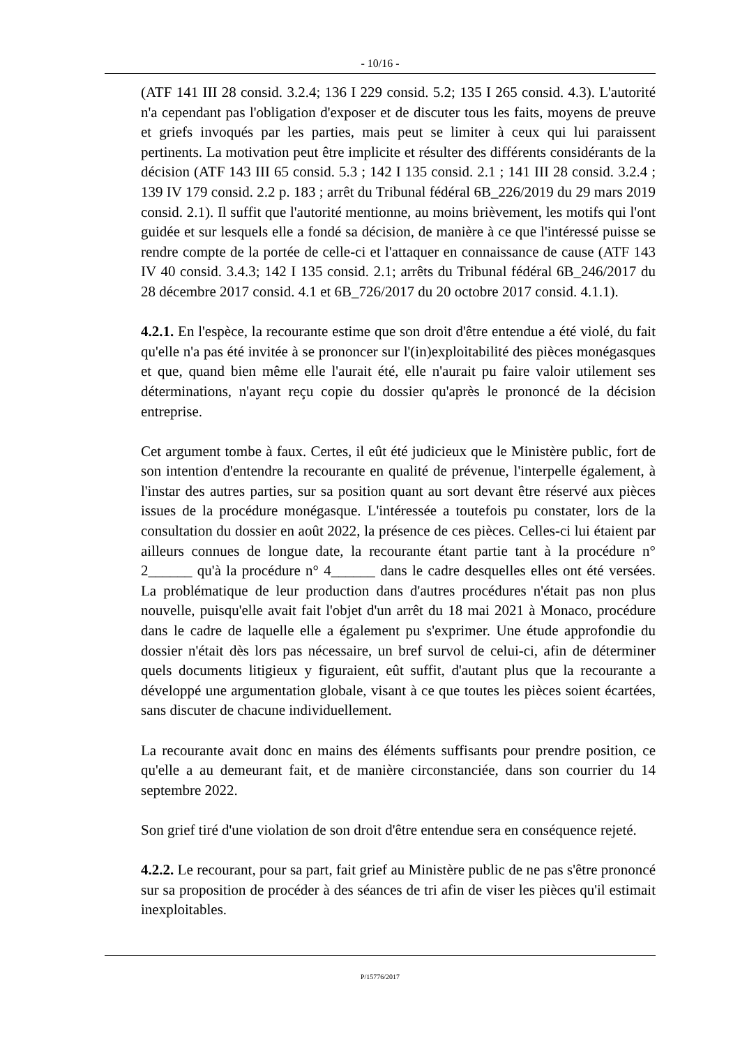- 10/16 -
(ATF 141 III 28 consid. 3.2.4; 136 I 229 consid. 5.2; 135 I 265 consid. 4.3). L'autorité n'a cependant pas l'obligation d'exposer et de discuter tous les faits, moyens de preuve et griefs invoqués par les parties, mais peut se limiter à ceux qui lui paraissent pertinents. La motivation peut être implicite et résulter des différents considérants de la décision (ATF 143 III 65 consid. 5.3 ; 142 I 135 consid. 2.1 ; 141 III 28 consid. 3.2.4 ; 139 IV 179 consid. 2.2 p. 183 ; arrêt du Tribunal fédéral 6B_226/2019 du 29 mars 2019 consid. 2.1). Il suffit que l'autorité mentionne, au moins brièvement, les motifs qui l'ont guidée et sur lesquels elle a fondé sa décision, de manière à ce que l'intéressé puisse se rendre compte de la portée de celle-ci et l'attaquer en connaissance de cause (ATF 143 IV 40 consid. 3.4.3; 142 I 135 consid. 2.1; arrêts du Tribunal fédéral 6B_246/2017 du 28 décembre 2017 consid. 4.1 et 6B_726/2017 du 20 octobre 2017 consid. 4.1.1).
4.2.1. En l'espèce, la recourante estime que son droit d'être entendue a été violé, du fait qu'elle n'a pas été invitée à se prononcer sur l'(in)exploitabilité des pièces monégasques et que, quand bien même elle l'aurait été, elle n'aurait pu faire valoir utilement ses déterminations, n'ayant reçu copie du dossier qu'après le prononcé de la décision entreprise.
Cet argument tombe à faux. Certes, il eût été judicieux que le Ministère public, fort de son intention d'entendre la recourante en qualité de prévenue, l'interpelle également, à l'instar des autres parties, sur sa position quant au sort devant être réservé aux pièces issues de la procédure monégasque. L'intéressée a toutefois pu constater, lors de la consultation du dossier en août 2022, la présence de ces pièces. Celles-ci lui étaient par ailleurs connues de longue date, la recourante étant partie tant à la procédure n° 2______ qu'à la procédure n° 4______ dans le cadre desquelles elles ont été versées. La problématique de leur production dans d'autres procédures n'était pas non plus nouvelle, puisqu'elle avait fait l'objet d'un arrêt du 18 mai 2021 à Monaco, procédure dans le cadre de laquelle elle a également pu s'exprimer. Une étude approfondie du dossier n'était dès lors pas nécessaire, un bref survol de celui-ci, afin de déterminer quels documents litigieux y figuraient, eût suffit, d'autant plus que la recourante a développé une argumentation globale, visant à ce que toutes les pièces soient écartées, sans discuter de chacune individuellement.
La recourante avait donc en mains des éléments suffisants pour prendre position, ce qu'elle a au demeurant fait, et de manière circonstanciée, dans son courrier du 14 septembre 2022.
Son grief tiré d'une violation de son droit d'être entendue sera en conséquence rejeté.
4.2.2. Le recourant, pour sa part, fait grief au Ministère public de ne pas s'être prononcé sur sa proposition de procéder à des séances de tri afin de viser les pièces qu'il estimait inexploitables.
P/15776/2017